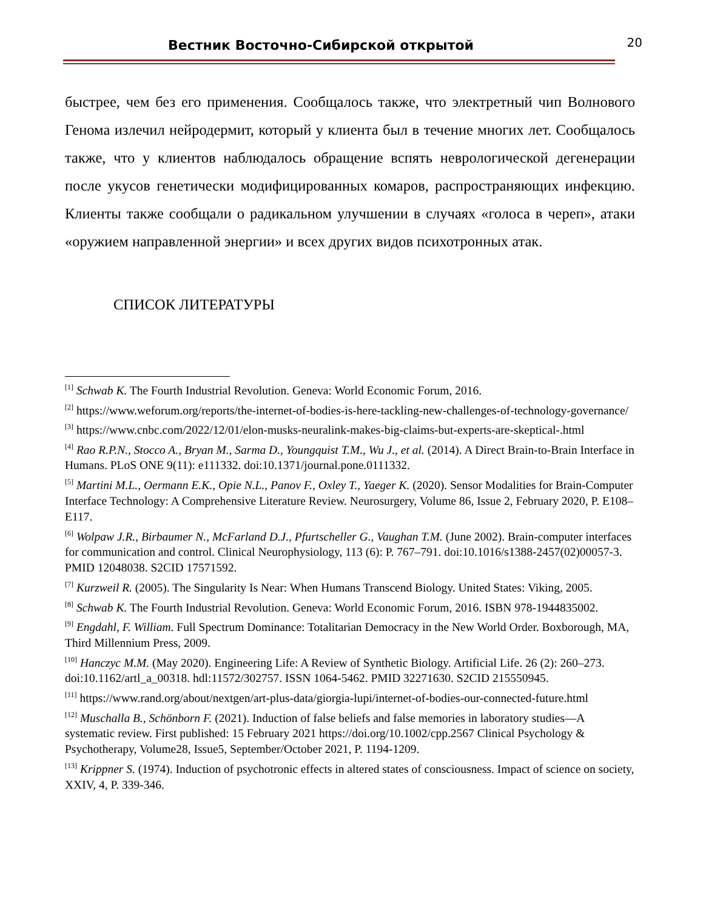Вестник Восточно-Сибирской открытой
20
быстрее, чем без его применения. Сообщалось также, что электретный чип Волнового Генома излечил нейродермит, который у клиента был в течение многих лет. Сообщалось также, что у клиентов наблюдалось обращение вспять неврологической дегенерации после укусов генетически модифицированных комаров, распространяющих инфекцию. Клиенты также сообщали о радикальном улучшении в случаях «голоса в череп», атаки «оружием направленной энергии» и всех других видов психотронных атак.
СПИСОК ЛИТЕРАТУРЫ
<sup>[1]</sup> Schwab K. The Fourth Industrial Revolution. Geneva: World Economic Forum, 2016.
<sup>[2]</sup> https://www.weforum.org/reports/the-internet-of-bodies-is-here-tackling-new-challenges-of-technology-governance/
<sup>[3]</sup> https://www.cnbc.com/2022/12/01/elon-musks-neuralink-makes-big-claims-but-experts-are-skeptical-.html
<sup>[4]</sup> Rao R.P.N., Stocco A., Bryan M., Sarma D., Youngquist T.M., Wu J., et al. (2014). A Direct Brain-to-Brain Interface in Humans. PLoS ONE 9(11): e111332. doi:10.1371/journal.pone.0111332.
<sup>[5]</sup> Martini M.L., Oermann E.K., Opie N.L., Panov F., Oxley T., Yaeger K. (2020). Sensor Modalities for Brain-Computer Interface Technology: A Comprehensive Literature Review. Neurosurgery, Volume 86, Issue 2, February 2020, P. E108–E117.
<sup>[6]</sup> Wolpaw J.R., Birbaumer N., McFarland D.J., Pfurtscheller G., Vaughan T.M. (June 2002). Brain-computer interfaces for communication and control. Clinical Neurophysiology, 113 (6): P. 767–791. doi:10.1016/s1388-2457(02)00057-3. PMID 12048038. S2CID 17571592.
<sup>[7]</sup> Kurzweil R. (2005). The Singularity Is Near: When Humans Transcend Biology. United States: Viking, 2005.
<sup>[8]</sup> Schwab K. The Fourth Industrial Revolution. Geneva: World Economic Forum, 2016. ISBN 978-1944835002.
<sup>[9]</sup> Engdahl, F. William. Full Spectrum Dominance: Totalitarian Democracy in the New World Order. Boxborough, MA, Third Millennium Press, 2009.
<sup>[10]</sup> Hanczyc M.M. (May 2020). Engineering Life: A Review of Synthetic Biology. Artificial Life. 26 (2): 260–273. doi:10.1162/artl_a_00318. hdl:11572/302757. ISSN 1064-5462. PMID 32271630. S2CID 215550945.
<sup>[11]</sup> https://www.rand.org/about/nextgen/art-plus-data/giorgia-lupi/internet-of-bodies-our-connected-future.html
<sup>[12]</sup> Muschalla B., Schönborn F. (2021). Induction of false beliefs and false memories in laboratory studies—A systematic review. First published: 15 February 2021 https://doi.org/10.1002/cpp.2567 Clinical Psychology & Psychotherapy, Volume28, Issue5, September/October 2021, P. 1194-1209.
<sup>[13]</sup> Krippner S. (1974). Induction of psychotronic effects in altered states of consciousness. Impact of science on society, XXIV, 4, P. 339-346.